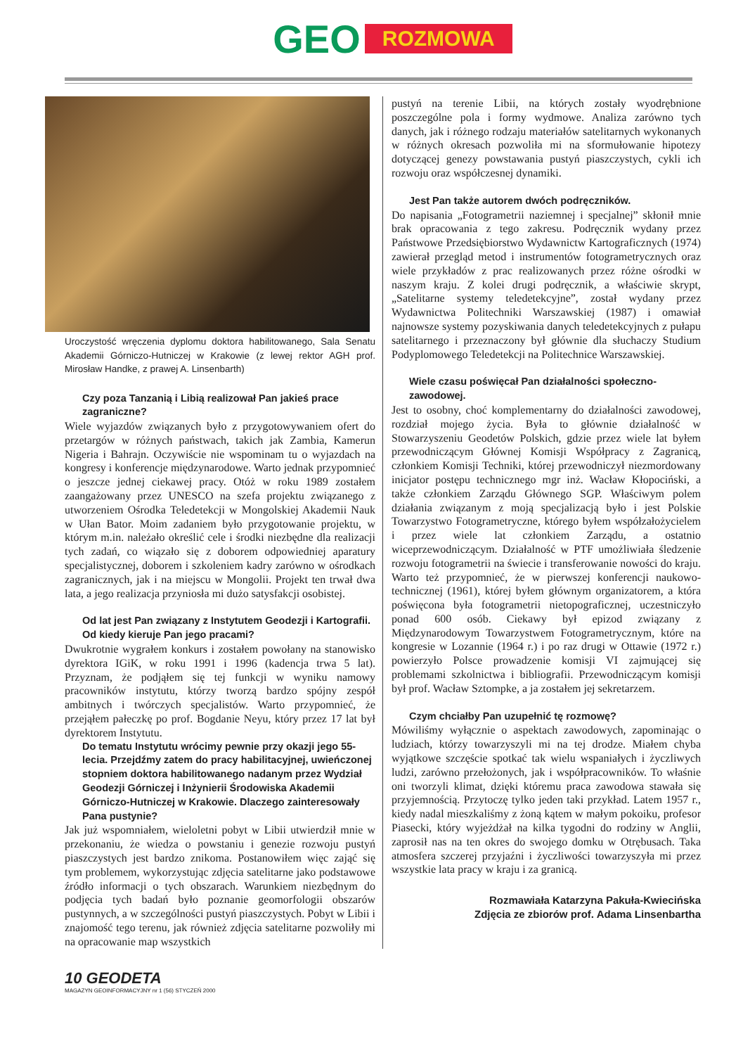GEO ROZMOWA
Uroczystość wręczenia dyplomu doktora habilitowanego, Sala Senatu Akademii Górniczo-Hutniczej w Krakowie (z lewej rektor AGH prof. Mirosław Handke, z prawej A. Linsenbarth)
Czy poza Tanzanią i Libią realizował Pan jakieś prace zagraniczne?
Wiele wyjazdów związanych było z przygotowywaniem ofert do przetargów w różnych państwach, takich jak Zambia, Kamerun Nigeria i Bahrajn. Oczywiście nie wspominam tu o wyjazdach na kongresy i konferencje międzynarodowe. Warto jednak przypomnieć o jeszcze jednej ciekawej pracy. Otóż w roku 1989 zostałem zaangażowany przez UNESCO na szefa projektu związanego z utworzeniem Ośrodka Teledetekcji w Mongolskiej Akademii Nauk w Ułan Bator. Moim zadaniem było przygotowanie projektu, w którym m.in. należało określić cele i środki niezbędne dla realizacji tych zadań, co wiązało się z doborem odpowiedniej aparatury specjalistycznej, doborem i szkoleniem kadry zarówno w ośrodkach zagranicznych, jak i na miejscu w Mongolii. Projekt ten trwał dwa lata, a jego realizacja przyniosła mi dużo satysfakcji osobistej.
Od lat jest Pan związany z Instytutem Geodezji i Kartografii. Od kiedy kieruje Pan jego pracami?
Dwukrotnie wygrałem konkurs i zostałem powołany na stanowisko dyrektora IGiK, w roku 1991 i 1996 (kadencja trwa 5 lat). Przyznam, że podjąłem się tej funkcji w wyniku namowy pracowników instytutu, którzy tworzą bardzo spójny zespół ambitnych i twórczych specjalistów. Warto przypomnieć, że przejąłem pałeczkę po prof. Bogdanie Neyu, który przez 17 lat był dyrektorem Instytutu.
Do tematu Instytutu wrócimy pewnie przy okazji jego 55-lecia. Przejdźmy zatem do pracy habilitacyjnej, uwieńczonej stopniem doktora habilitowanego nadanym przez Wydział Geodezji Górniczej i Inżynierii Środowiska Akademii Górniczo-Hutniczej w Krakowie. Dlaczego zainteresowały Pana pustynie?
Jak już wspomniałem, wieloletni pobyt w Libii utwierdził mnie w przekonaniu, że wiedza o powstaniu i genezie rozwoju pustyń piaszczystych jest bardzo znikoma. Postanowiłem więc zająć się tym problemem, wykorzystując zdjęcia satelitarne jako podstawowe źródło informacji o tych obszarach. Warunkiem niezbędnym do podjęcia tych badań było poznanie geomorfologii obszarów pustynnych, a w szczególności pustyń piaszczystych. Pobyt w Libii i znajomość tego terenu, jak również zdjęcia satelitarne pozwoliły mi na opracowanie map wszystkich
pustyń na terenie Libii, na których zostały wyodrębnione poszczególne pola i formy wydmowe. Analiza zarówno tych danych, jak i różnego rodzaju materiałów satelitarnych wykonanych w różnych okresach pozwoliła mi na sformułowanie hipotezy dotyczącej genezy powstawania pustyń piaszczystych, cykli ich rozwoju oraz współczesnej dynamiki.
Jest Pan także autorem dwóch podręczników.
Do napisania „Fotogrametrii naziemnej i specjalnej” skłonił mnie brak opracowania z tego zakresu. Podręcznik wydany przez Państwowe Przedsiębiorstwo Wydawnictw Kartograficznych (1974) zawierał przegląd metod i instrumentów fotogrametrycznych oraz wiele przykładów z prac realizowanych przez różne ośrodki w naszym kraju. Z kolei drugi podręcznik, a właściwie skrypt, „Satelitarne systemy teledetekcyjne”, został wydany przez Wydawnictwa Politechniki Warszawskiej (1987) i omawiał najnowsze systemy pozyskiwania danych teledetekcyjnych z pułapu satelitarnego i przeznaczony był głównie dla słuchaczy Studium Podyplomowego Teledetekcji na Politechnice Warszawskiej.
Wiele czasu poświęcał Pan działalności społeczno-zawodowej.
Jest to osobny, choć komplementarny do działalności zawodowej, rozdział mojego życia. Była to głównie działalność w Stowarzyszeniu Geodetów Polskich, gdzie przez wiele lat byłem przewodniczącym Głównej Komisji Współpracy z Zagranicą, członkiem Komisji Techniki, której przewodniczył niezmordowany inicjator postępu technicznego mgr inż. Wacław Kłopociński, a także członkiem Zarządu Głównego SGP. Właściwym polem działania związanym z moją specjalizacją było i jest Polskie Towarzystwo Fotogrametryczne, którego byłem współzałożycielem i przez wiele lat członkiem Zarządu, a ostatnio wiceprzewodniczącym. Działalność w PTF umożliwiała śledzenie rozwoju fotogrametrii na świecie i transferowanie nowości do kraju. Warto też przypomnieć, że w pierwszej konferencji naukowo-technicznej (1961), której byłem głównym organizatorem, a która poświęcona była fotogrametrii nietopograficznej, uczestniczyło ponad 600 osób. Ciekawy był epizod związany z Międzynarodowym Towarzystwem Fotogrametrycznym, które na kongresie w Lozannie (1964 r.) i po raz drugi w Ottawie (1972 r.) powierzyło Polsce prowadzenie komisji VI zajmującej się problemami szkolnictwa i bibliografii. Przewodniczącym komisji był prof. Wacław Sztompke, a ja zostałem jej sekretarzem.
Czym chciałby Pan uzupełnić tę rozmowę?
Mówiliśmy wyłącznie o aspektach zawodowych, zapominając o ludziach, którzy towarzyszyli mi na tej drodze. Miałem chyba wyjątkowe szczęście spotkać tak wielu wspaniałych i życzliwych ludzi, zarówno przełożonych, jak i współpracowników. To właśnie oni tworzyli klimat, dzięki któremu praca zawodowa stawała się przyjemnością. Przytoczę tylko jeden taki przykład. Latem 1957 r., kiedy nadal mieszkaliśmy z żoną kątem w małym pokoiku, profesor Piasecki, który wyjeżdżał na kilka tygodni do rodziny w Anglii, zaprosił nas na ten okres do swojego domku w Otrębusach. Taka atmosfera szczerej przyjaźni i życzliwości towarzyszyła mi przez wszystkie lata pracy w kraju i za granicą.
Rozmawiała Katarzyna Pakuła-Kwiecińska
Zdjęcia ze zbiorów prof. Adama Linsenbartha
10 GEODETA
MAGAZYN GEOINFORMACYJNY nr 1 (56) STYCZEŃ 2000